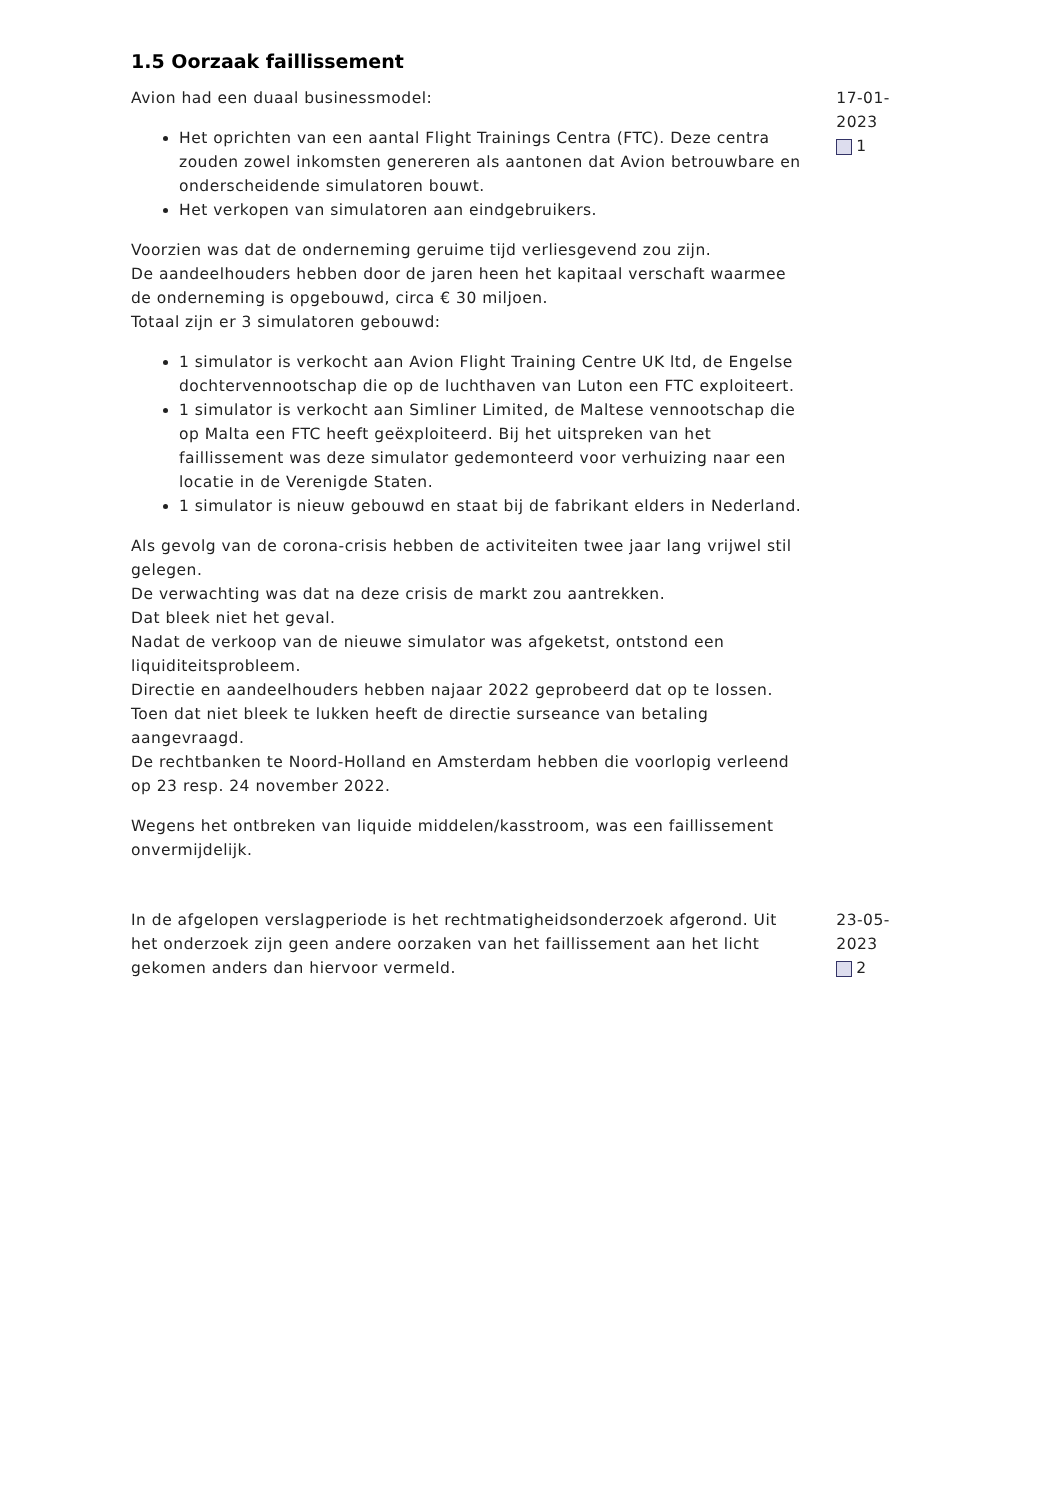1.5 Oorzaak faillissement
Avion had een duaal businessmodel:
Het oprichten van een aantal Flight Trainings Centra (FTC). Deze centra zouden zowel inkomsten genereren als aantonen dat Avion betrouwbare en onderscheidende simulatoren bouwt.
Het verkopen van simulatoren aan eindgebruikers.
Voorzien was dat de onderneming geruime tijd verliesgevend zou zijn.
De aandeelhouders hebben door de jaren heen het kapitaal verschaft waarmee de onderneming is opgebouwd, circa € 30 miljoen.
Totaal zijn er 3 simulatoren gebouwd:
1 simulator is verkocht aan Avion Flight Training Centre UK ltd, de Engelse dochtervennootschap die op de luchthaven van Luton een FTC exploiteert.
1 simulator is verkocht aan Simliner Limited, de Maltese vennootschap die op Malta een FTC heeft geëxploiteerd. Bij het uitspreken van het faillissement was deze simulator gedemonteerd voor verhuizing naar een locatie in de Verenigde Staten.
1 simulator is nieuw gebouwd en staat bij de fabrikant elders in Nederland.
Als gevolg van de corona-crisis hebben de activiteiten twee jaar lang vrijwel stil gelegen.
De verwachting was dat na deze crisis de markt zou aantrekken.
Dat bleek niet het geval.
Nadat de verkoop van de nieuwe simulator was afgeketst, ontstond een liquiditeitsprobleem.
Directie en aandeelhouders hebben najaar 2022 geprobeerd dat op te lossen.
Toen dat niet bleek te lukken heeft de directie surseance van betaling aangevraagd.
De rechtbanken te Noord-Holland en Amsterdam hebben die voorlopig verleend op 23 resp. 24 november 2022.
Wegens het ontbreken van liquide middelen/kasstroom, was een faillissement onvermijdelijk.
17-01-2023
1
In de afgelopen verslagperiode is het rechtmatigheidsonderzoek afgerond. Uit het onderzoek zijn geen andere oorzaken van het faillissement aan het licht gekomen anders dan hiervoor vermeld.
23-05-2023
2